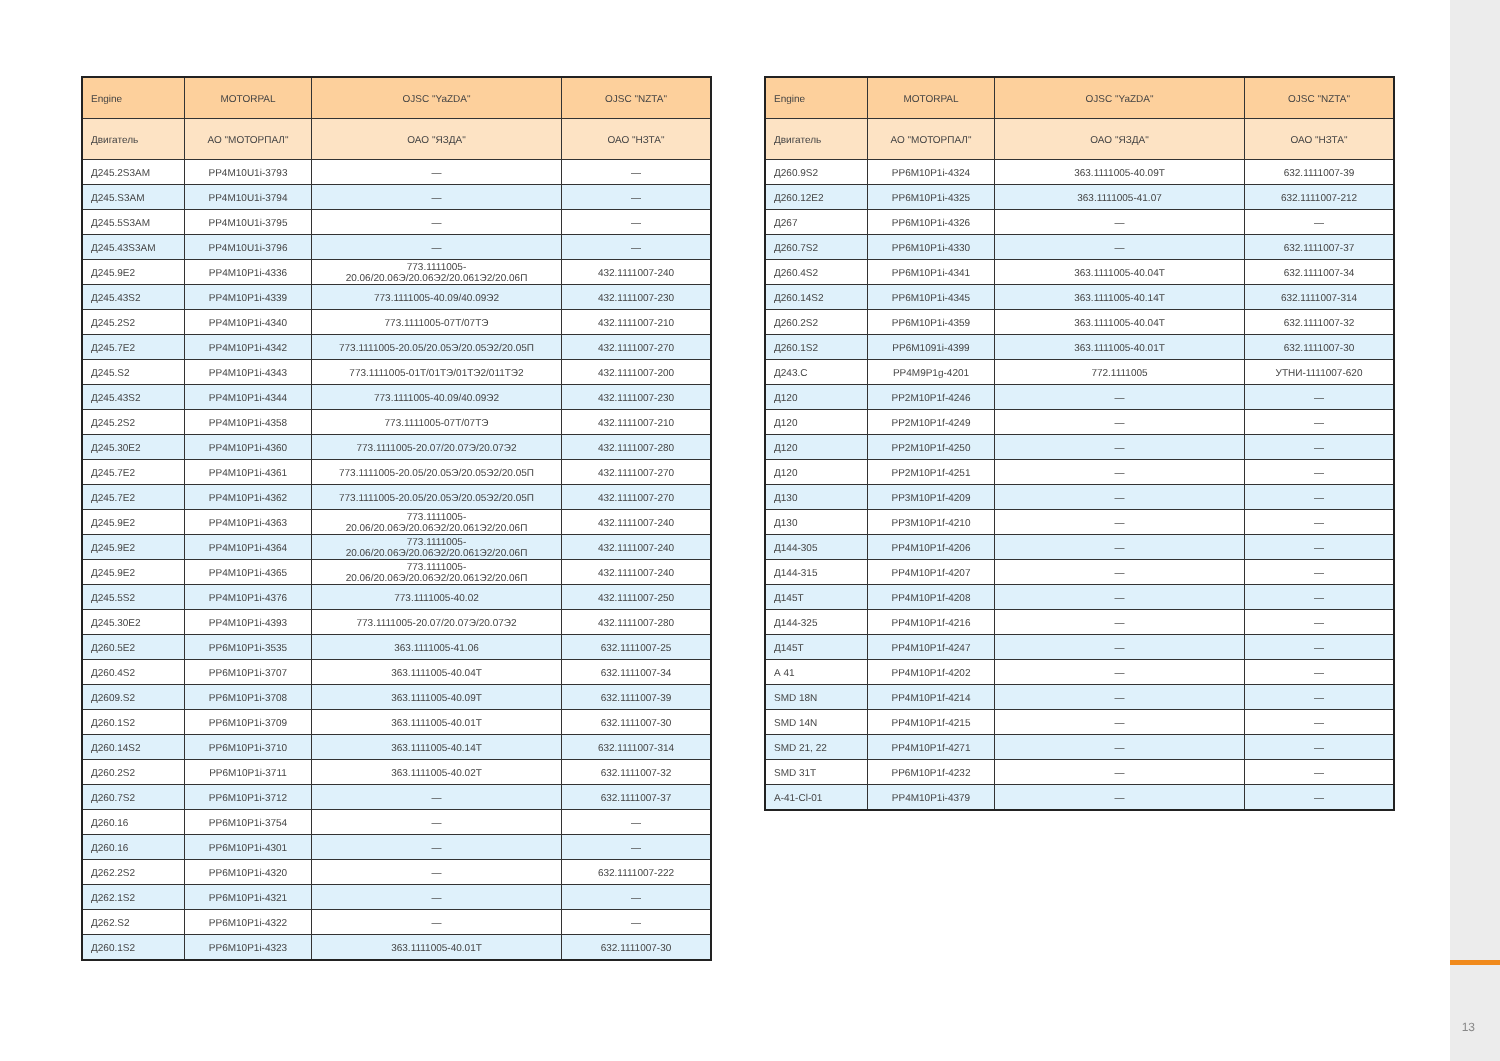13
| Engine | MOTORPAL | OJSC "YaZDA" | OJSC "NZTA" |
| --- | --- | --- | --- |
| Двигатель | АО "МОТОРПАЛ" | ОАО "ЯЗДА" | ОАО "НЗТА" |
| Д245.2S3AM | PP4M10U1i-3793 | — | — |
| Д245.S3AM | PP4M10U1i-3794 | — | — |
| Д245.5S3AM | PP4M10U1i-3795 | — | — |
| Д245.43S3AM | PP4M10U1i-3796 | — | — |
| Д245.9E2 | PP4M10P1i-4336 | 773.1111005-20.06/20.06Э/20.06Э2/20.061Э2/20.06П | 432.1111007-240 |
| Д245.43S2 | PP4M10P1i-4339 | 773.1111005-40.09/40.09Э2 | 432.1111007-230 |
| Д245.2S2 | PP4M10P1i-4340 | 773.1111005-07Т/07ТЭ | 432.1111007-210 |
| Д245.7E2 | PP4M10P1i-4342 | 773.1111005-20.05/20.05Э/20.05Э2/20.05П | 432.1111007-270 |
| Д245.S2 | PP4M10P1i-4343 | 773.1111005-01Т/01ТЭ/01ТЭ2/011ТЭ2 | 432.1111007-200 |
| Д245.43S2 | PP4M10P1i-4344 | 773.1111005-40.09/40.09Э2 | 432.1111007-230 |
| Д245.2S2 | PP4M10P1i-4358 | 773.1111005-07Т/07ТЭ | 432.1111007-210 |
| Д245.30E2 | PP4M10P1i-4360 | 773.1111005-20.07/20.07Э/20.07Э2 | 432.1111007-280 |
| Д245.7E2 | PP4M10P1i-4361 | 773.1111005-20.05/20.05Э/20.05Э2/20.05П | 432.1111007-270 |
| Д245.7E2 | PP4M10P1i-4362 | 773.1111005-20.05/20.05Э/20.05Э2/20.05П | 432.1111007-270 |
| Д245.9E2 | PP4M10P1i-4363 | 773.1111005-20.06/20.06Э/20.06Э2/20.061Э2/20.06П | 432.1111007-240 |
| Д245.9E2 | PP4M10P1i-4364 | 773.1111005-20.06/20.06Э/20.06Э2/20.061Э2/20.06П | 432.1111007-240 |
| Д245.9E2 | PP4M10P1i-4365 | 773.1111005-20.06/20.06Э/20.06Э2/20.061Э2/20.06П | 432.1111007-240 |
| Д245.5S2 | PP4M10P1i-4376 | 773.1111005-40.02 | 432.1111007-250 |
| Д245.30E2 | PP4M10P1i-4393 | 773.1111005-20.07/20.07Э/20.07Э2 | 432.1111007-280 |
| Д260.5E2 | PP6M10P1i-3535 | 363.1111005-41.06 | 632.1111007-25 |
| Д260.4S2 | PP6M10P1i-3707 | 363.1111005-40.04Т | 632.1111007-34 |
| Д2609.S2 | PP6M10P1i-3708 | 363.1111005-40.09Т | 632.1111007-39 |
| Д260.1S2 | PP6M10P1i-3709 | 363.1111005-40.01Т | 632.1111007-30 |
| Д260.14S2 | PP6M10P1i-3710 | 363.1111005-40.14Т | 632.1111007-314 |
| Д260.2S2 | PP6M10P1i-3711 | 363.1111005-40.02Т | 632.1111007-32 |
| Д260.7S2 | PP6M10P1i-3712 | — | 632.1111007-37 |
| Д260.16 | PP6M10P1i-3754 | — | — |
| Д260.16 | PP6M10P1i-4301 | — | — |
| Д262.2S2 | PP6M10P1i-4320 | — | 632.1111007-222 |
| Д262.1S2 | PP6M10P1i-4321 | — | — |
| Д262.S2 | PP6M10P1i-4322 | — | — |
| Д260.1S2 | PP6M10P1i-4323 | 363.1111005-40.01Т | 632.1111007-30 |
| Engine | MOTORPAL | OJSC "YaZDA" | OJSC "NZTA" |
| --- | --- | --- | --- |
| Двигатель | АО "МОТОРПАЛ" | ОАО "ЯЗДА" | ОАО "НЗТА" |
| Д260.9S2 | PP6M10P1i-4324 | 363.1111005-40.09Т | 632.1111007-39 |
| Д260.12E2 | PP6M10P1i-4325 | 363.1111005-41.07 | 632.1111007-212 |
| Д267 | PP6M10P1i-4326 | — | — |
| Д260.7S2 | PP6M10P1i-4330 | — | 632.1111007-37 |
| Д260.4S2 | PP6M10P1i-4341 | 363.1111005-40.04Т | 632.1111007-34 |
| Д260.14S2 | PP6M10P1i-4345 | 363.1111005-40.14Т | 632.1111007-314 |
| Д260.2S2 | PP6M10P1i-4359 | 363.1111005-40.04Т | 632.1111007-32 |
| Д260.1S2 | PP6M1091i-4399 | 363.1111005-40.01Т | 632.1111007-30 |
| Д243.С | PP4M9P1g-4201 | 772.1111005 | УТНИ-1111007-620 |
| Д120 | PP2M10P1f-4246 | — | — |
| Д120 | PP2M10P1f-4249 | — | — |
| Д120 | PP2M10P1f-4250 | — | — |
| Д120 | PP2M10P1f-4251 | — | — |
| Д130 | PP3M10P1f-4209 | — | — |
| Д130 | PP3M10P1f-4210 | — | — |
| Д144-305 | PP4M10P1f-4206 | — | — |
| Д144-315 | PP4M10P1f-4207 | — | — |
| Д145Т | PP4M10P1f-4208 | — | — |
| Д144-325 | PP4M10P1f-4216 | — | — |
| Д145Т | PP4M10P1f-4247 | — | — |
| А 41 | PP4M10P1f-4202 | — | — |
| SMD 18N | PP4M10P1f-4214 | — | — |
| SMD 14N | PP4M10P1f-4215 | — | — |
| SMD 21, 22 | PP4M10P1f-4271 | — | — |
| SMD 31T | PP6M10P1f-4232 | — | — |
| А-41-Cl-01 | PP4M10P1i-4379 | — | — |